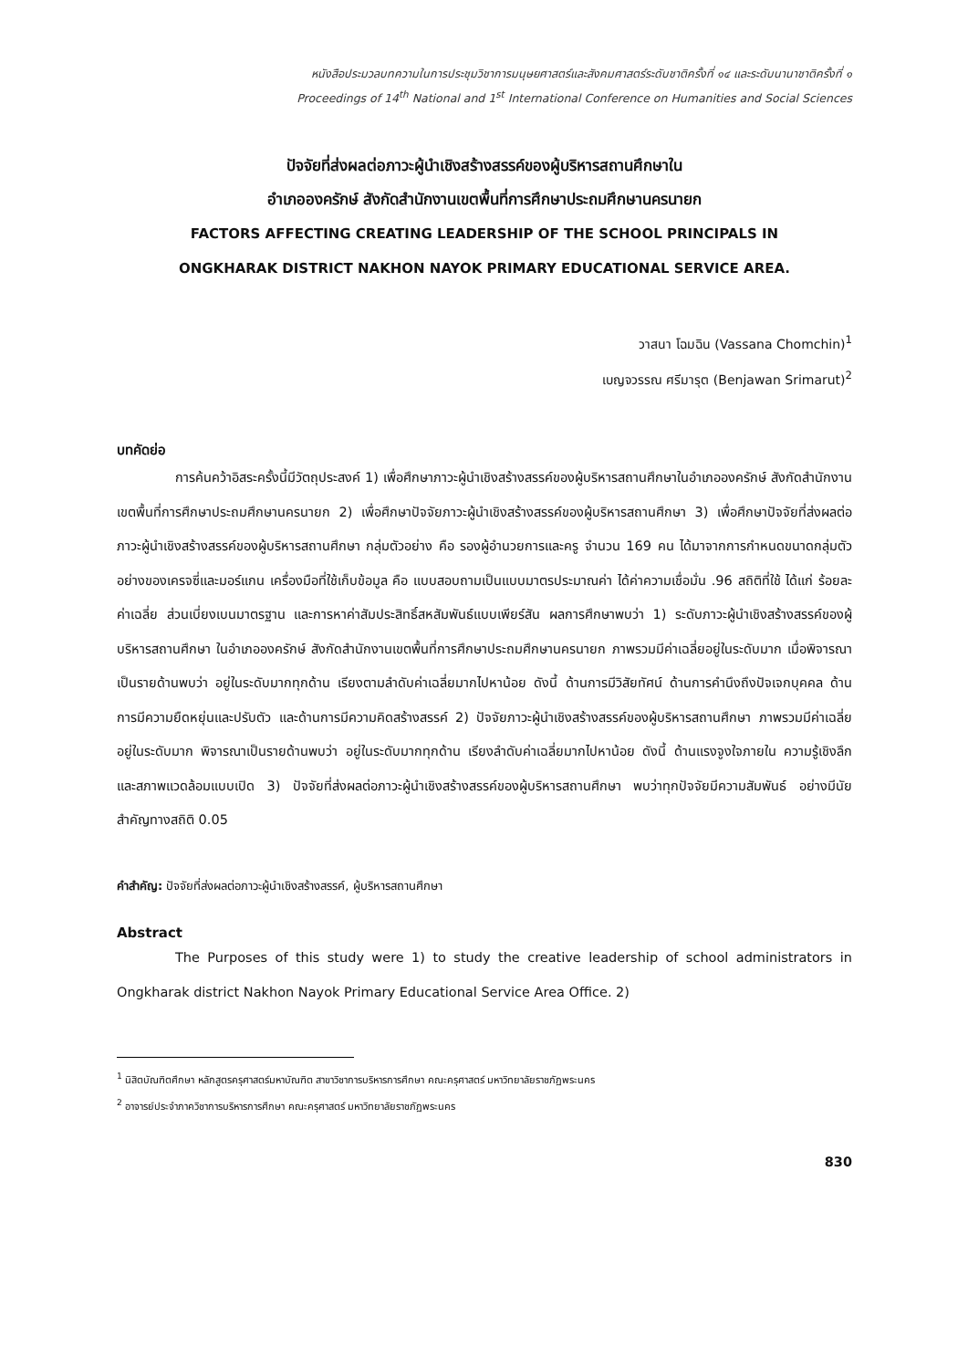หนังสือประมวลบทความในการประชุมวิชาการมนุษยศาสตร์และสังคมศาสตร์ระดับชาติครั้งที่ ๑๔ และระดับนานาชาติครั้งที่ ๑
Proceedings of 14<sup>th</sup> National and 1<sup>st</sup> International Conference on Humanities and Social Sciences
ปัจจัยที่ส่งผลต่อภาวะผู้นำเชิงสร้างสรรค์ของผู้บริหารสถานศึกษาใน
อำเภอองครักษ์ สังกัดสำนักงานเขตพื้นที่การศึกษาประถมศึกษานครนายก
FACTORS AFFECTING CREATING LEADERSHIP OF THE SCHOOL PRINCIPALS IN
ONGKHARAK DISTRICT NAKHON NAYOK PRIMARY EDUCATIONAL SERVICE AREA.
วาสนา โฉมฉิน (Vassana Chomchin)<sup>1</sup>
เบญจวรรณ ศรีมารุต (Benjawan Srimarut)<sup>2</sup>
บทคัดย่อ
การค้นคว้าอิสระครั้งนี้มีวัตถุประสงค์ 1) เพื่อศึกษาภาวะผู้นำเชิงสร้างสรรค์ของผู้บริหารสถานศึกษาในอำเภอองครักษ์ สังกัดสำนักงานเขตพื้นที่การศึกษาประถมศึกษานครนายก 2) เพื่อศึกษาปัจจัยภาวะผู้นำเชิงสร้างสรรค์ของผู้บริหารสถานศึกษา 3) เพื่อศึกษาปัจจัยที่ส่งผลต่อภาวะผู้นำเชิงสร้างสรรค์ของผู้บริหารสถานศึกษา กลุ่มตัวอย่าง คือ รองผู้อำนวยการและครู จำนวน 169 คน ได้มาจากการกำหนดขนาดกลุ่มตัวอย่างของเครจซี่และมอร์แกน เครื่องมือที่ใช้เก็บข้อมูล คือ แบบสอบถามเป็นแบบมาตรประมาณค่า ได้ค่าความเชื่อมั่น .96 สถิติที่ใช้ ได้แก่ ร้อยละ ค่าเฉลี่ย ส่วนเบี่ยงเบนมาตรฐาน และการหาค่าสัมประสิทธิ์สหสัมพันธ์แบบเพียร์สัน ผลการศึกษาพบว่า 1) ระดับภาวะผู้นำเชิงสร้างสรรค์ของผู้บริหารสถานศึกษา ในอำเภอองครักษ์ สังกัดสำนักงานเขตพื้นที่การศึกษาประถมศึกษานครนายก ภาพรวมมีค่าเฉลี่ยอยู่ในระดับมาก เมื่อพิจารณาเป็นรายด้านพบว่า อยู่ในระดับมากทุกด้าน เรียงตามลำดับค่าเฉลี่ยมากไปหาน้อย ดังนี้ ด้านการมีวิสัยทัศน์ ด้านการคำนึงถึงปัจเจกบุคคล ด้านการมีความยืดหยุ่นและปรับตัว และด้านการมีความคิดสร้างสรรค์ 2) ปัจจัยภาวะผู้นำเชิงสร้างสรรค์ของผู้บริหารสถานศึกษา ภาพรวมมีค่าเฉลี่ยอยู่ในระดับมาก พิจารณาเป็นรายด้านพบว่า อยู่ในระดับมากทุกด้าน เรียงลำดับค่าเฉลี่ยมากไปหาน้อย ดังนี้ ด้านแรงจูงใจภายใน ความรู้เชิงลึก และสภาพแวดล้อมแบบเปิด 3) ปัจจัยที่ส่งผลต่อภาวะผู้นำเชิงสร้างสรรค์ของผู้บริหารสถานศึกษา พบว่าทุกปัจจัยมีความสัมพันธ์ อย่างมีนัยสำคัญทางสถิติ 0.05
คำสำคัญ: ปัจจัยที่ส่งผลต่อภาวะผู้นำเชิงสร้างสรรค์, ผู้บริหารสถานศึกษา
Abstract
The Purposes of this study were 1) to study the creative leadership of school administrators in Ongkharak district Nakhon Nayok Primary Educational Service Area Office. 2)
<sup>1</sup> นิสิตบัณฑิตศึกษา หลักสูตรครุศาสตร์มหาบัณฑิต สาขาวิชาการบริหารการศึกษา คณะครุศาสตร์ มหาวิทยาลัยราชภัฏพระนคร
<sup>2</sup> อาจารย์ประจำภาควิชาการบริหารการศึกษา คณะครุศาสตร์ มหาวิทยาลัยราชภัฏพระนคร
830